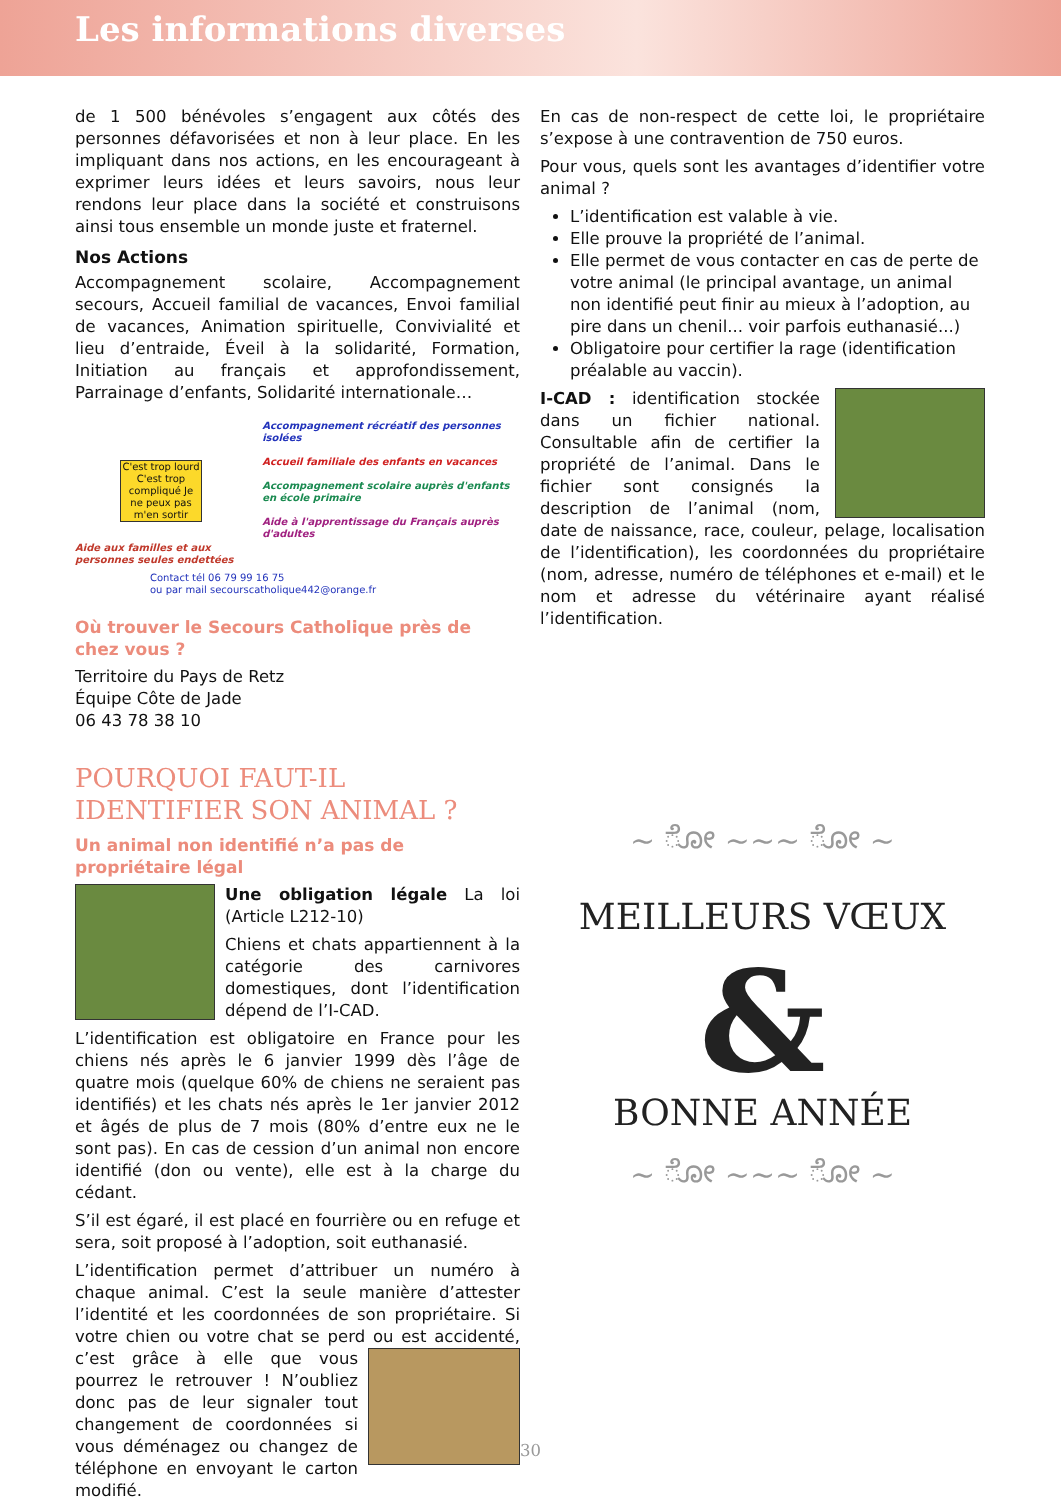Les informations diverses
de 1 500 bénévoles s’engagent aux côtés des personnes défavorisées et non à leur place. En les impliquant dans nos actions, en les encourageant à exprimer leurs idées et leurs savoirs, nous leur rendons leur place dans la société et construisons ainsi tous ensemble un monde juste et fraternel.
Nos Actions
Accompagnement scolaire, Accompagnement secours, Accueil familial de vacances, Envoi familial de vacances, Animation spirituelle, Convivialité et lieu d’entraide, Éveil à la solidarité, Formation, Initiation au français et approfondissement, Parrainage d’enfants, Solidarité internationale…
C'est trop lourd C'est trop compliqué Je ne peux pas m'en sortir
Aide aux familles et aux personnes seules endettées
Accompagnement récréatif des personnes isolées
Accueil familiale des enfants en vacances
Accompagnement scolaire auprès d'enfants en école primaire
Aide à l'apprentissage du Français auprès d'adultes
Contact tél 06 79 99 16 75
ou par mail secourscatholique442@orange.fr
Où trouver le Secours Catholique près de chez vous ?
Territoire du Pays de Retz
Équipe Côte de Jade
06 43 78 38 10
POURQUOI FAUT-IL IDENTIFIER SON ANIMAL ?
Un animal non identifié n’a pas de propriétaire légal
Une obligation légale La loi (Article L212-10)
Chiens et chats appartiennent à la catégorie des carnivores domestiques, dont l’identification dépend de l’I-CAD.
L’identification est obligatoire en France pour les chiens nés après le 6 janvier 1999 dès l’âge de quatre mois (quelque 60% de chiens ne seraient pas identifiés) et les chats nés après le 1er janvier 2012 et âgés de plus de 7 mois (80% d’entre eux ne le sont pas). En cas de cession d’un animal non encore identifié (don ou vente), elle est à la charge du cédant.
S’il est égaré, il est placé en fourrière ou en refuge et sera, soit proposé à l’adoption, soit euthanasié.
L’identification permet d’attribuer un numéro à chaque animal. C’est la seule manière d’attester l’identité et les coordonnées de son propriétaire. Si votre chien ou votre chat se perd ou est accidenté, c’est grâce à elle que vous pourrez le retrouver ! N’oubliez donc pas de leur signaler tout changement de coordonnées si vous déménagez ou changez de téléphone en envoyant le carton modifié.
En cas de non-respect de cette loi, le propriétaire s’expose à une contravention de 750 euros.
Pour vous, quels sont les avantages d’identifier votre animal ?
L’identification est valable à vie.
Elle prouve la propriété de l’animal.
Elle permet de vous contacter en cas de perte de votre animal (le principal avantage, un animal non identifié peut finir au mieux à l’adoption, au pire dans un chenil... voir parfois euthanasié...)
Obligatoire pour certifier la rage (identification préalable au vaccin).
I-CAD : identification stockée dans un fichier national. Consultable afin de certifier la propriété de l’animal. Dans le fichier sont consignés la description de l’animal (nom, date de naissance, race, couleur, pelage, localisation de l’identification), les coordonnées du propriétaire (nom, adresse, numéro de téléphones et e-mail) et le nom et adresse du vétérinaire ayant réalisé l’identification.
~ ೋ ~~~ ೋ ~
MEILLEURS VŒUX
&
BONNE ANNÉE
~ ೋ ~~~ ೋ ~
30